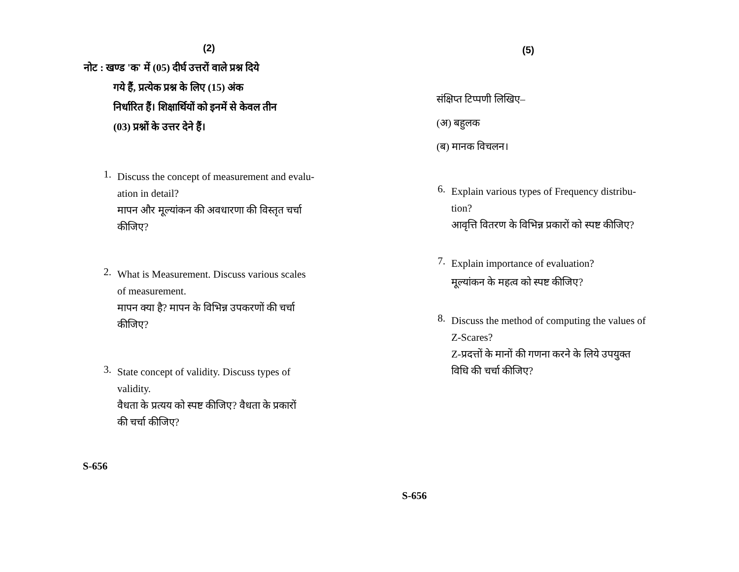(2)
नोट : खण्ड 'क' में (05) दीर्घ उत्तरों वाले प्रश्न दिये
गये हैं, प्रत्येक प्रश्न के लिए (15) अंक
निर्धारित हैं। शिक्षार्थियों को इनमें से केवल तीन
(03) प्रश्नों के उत्तर देने हैं।
1.
Discuss the concept of measurement and evalu-
ation in detail?
मापन और मूल्यांकन की अवधारणा की विस्तृत चर्चा
कीजिए?
2.
What is Measurement. Discuss various scales
of measurement.
मापन क्या है? मापन के विभिन्न उपकरणों की चर्चा
कीजिए?
3.
State concept of validity. Discuss types of
validity.
वैधता के प्रत्यय को स्पष्ट कीजिए? वैधता के प्रकारों
की चर्चा कीजिए?
S-656
(5)
संक्षिप्त टिप्पणी लिखिए–
(अ) बहुलक
(ब) मानक विचलन।
6.
Explain various types of Frequency distribu-
tion?
आवृत्ति वितरण के विभिन्न प्रकारों को स्पष्ट कीजिए?
7.
Explain importance of evaluation?
मूल्यांकन के महत्व को स्पष्ट कीजिए?
8.
Discuss the method of computing the values of
Z-Scares?
Z-प्रदत्तों के मानों की गणना करने के लिये उपयुक्त
विधि की चर्चा कीजिए?
S-656